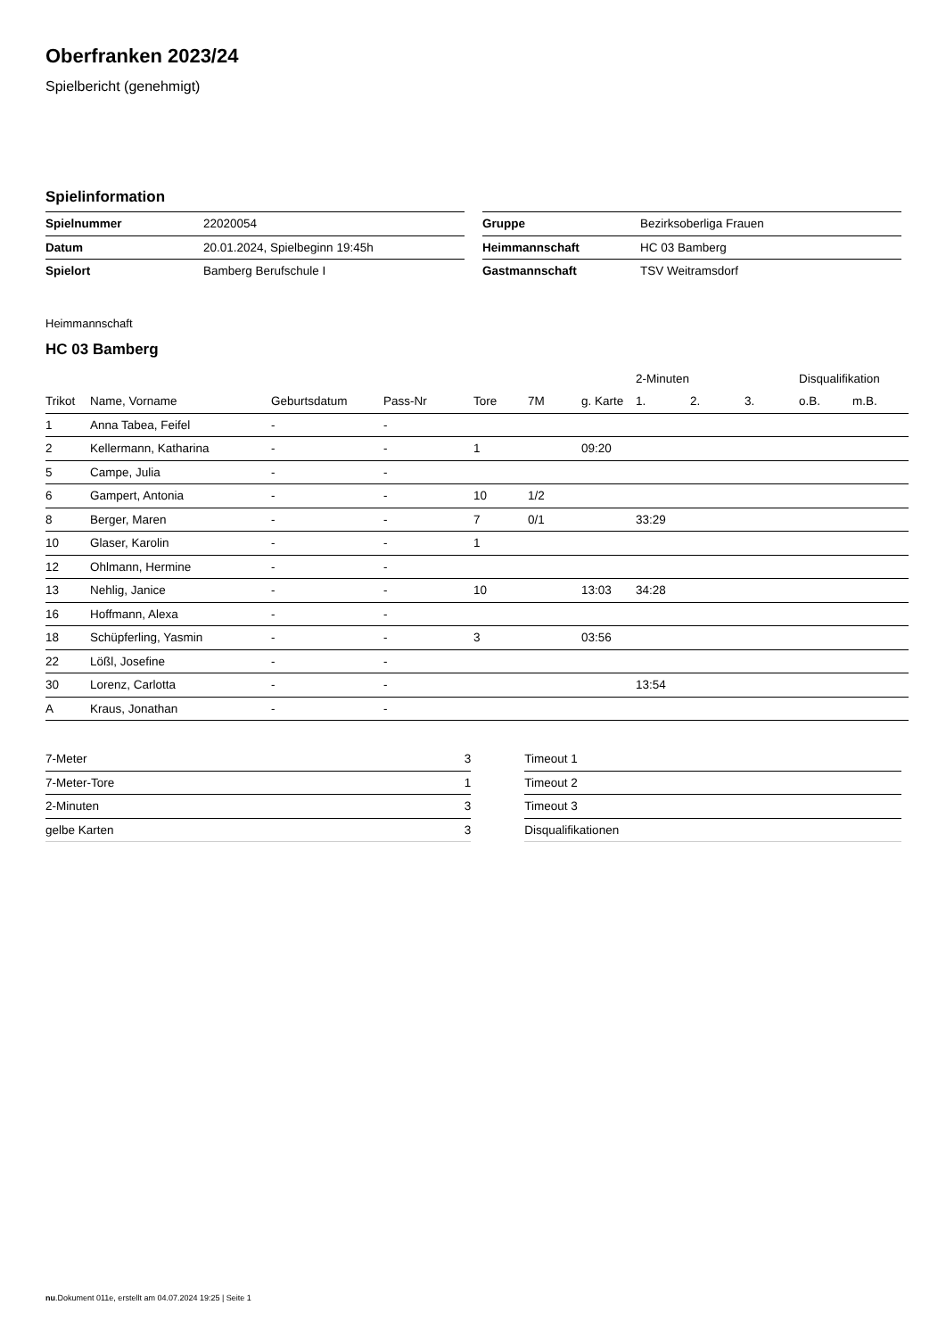Oberfranken 2023/24
Spielbericht (genehmigt)
Spielinformation
| Spielnummer | 22020054 |
| Datum | 20.01.2024, Spielbeginn 19:45h |
| Spielort | Bamberg Berufschule I |
| Gruppe | Bezirksoberliga Frauen |
| Heimmannschaft | HC 03 Bamberg |
| Gastmannschaft | TSV Weitramsdorf |
Heimmannschaft
HC 03 Bamberg
| | | | | | | | 2-Minuten | | | Disqualifikation | |
| --- | --- | --- | --- | --- | --- | --- | --- | --- | --- | --- | --- |
| Trikot | Name, Vorname | Geburtsdatum | Pass-Nr | Tore | 7M | g. Karte | 1. | 2. | 3. | o.B. | m.B. |
| 1 | Anna Tabea, Feifel | - | - | | | | | | | | |
| 2 | Kellermann, Katharina | - | - | 1 | | 09:20 | | | | | |
| 5 | Campe, Julia | - | - | | | | | | | | |
| 6 | Gampert, Antonia | - | - | 10 | 1/2 | | | | | | |
| 8 | Berger, Maren | - | - | 7 | 0/1 | | 33:29 | | | | |
| 10 | Glaser, Karolin | - | - | 1 | | | | | | | |
| 12 | Ohlmann, Hermine | - | - | | | | | | | | |
| 13 | Nehlig, Janice | - | - | 10 | | 13:03 | 34:28 | | | | |
| 16 | Hoffmann, Alexa | - | - | | | | | | | | |
| 18 | Schüpferling, Yasmin | - | - | 3 | | 03:56 | | | | | |
| 22 | Lößl, Josefine | - | - | | | | | | | | |
| 30 | Lorenz, Carlotta | - | - | | | | 13:54 | | | | |
| A | Kraus, Jonathan | - | - | | | | | | | | |
| 7-Meter | 3 |
| 7-Meter-Tore | 1 |
| 2-Minuten | 3 |
| gelbe Karten | 3 |
| Timeout 1 | |
| Timeout 2 | |
| Timeout 3 | |
| Disqualifikationen | |
nu.Dokument 011e, erstellt am 04.07.2024 19:25 | Seite 1